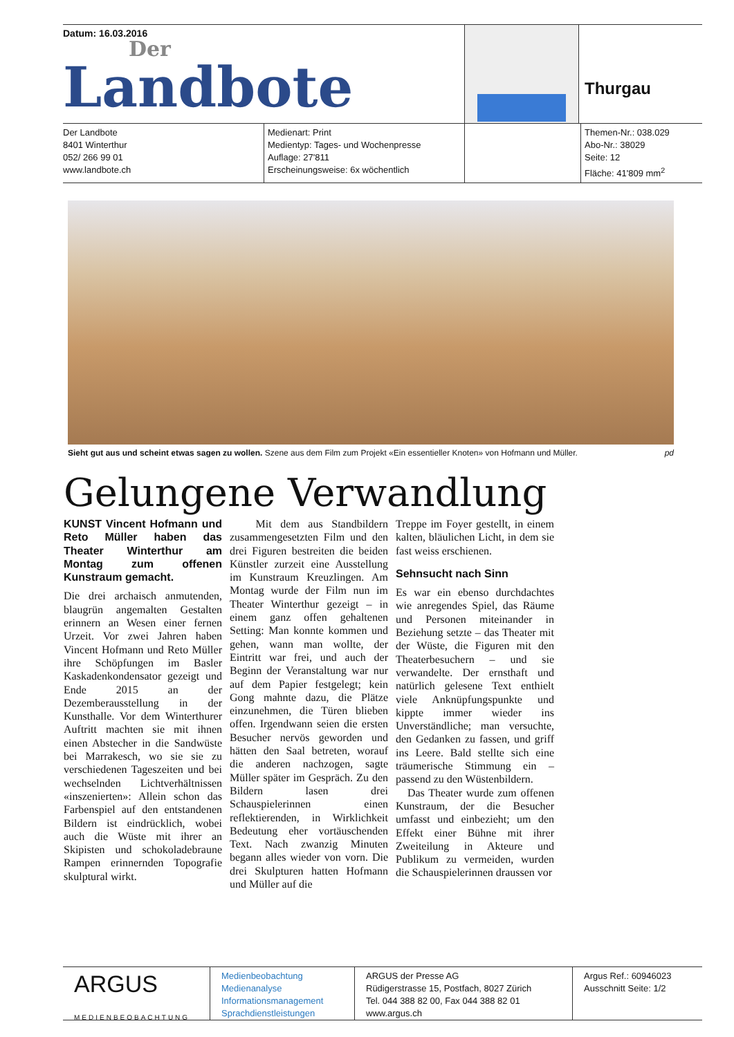Datum: 16.03.2016
Der
Landbote
Thurgau
Der Landbote
8401 Winterthur
052/ 266 99 01
www.landbote.ch
Medienart: Print
Medientyp: Tages- und Wochenpresse
Auflage: 27'811
Erscheinungsweise: 6x wöchentlich
Themen-Nr.: 038.029
Abo-Nr.: 38029
Seite: 12
Fläche: 41'809 mm<sup>2</sup>
Sieht gut aus und scheint etwas sagen zu wollen. Szene aus dem Film zum Projekt «Ein essentieller Knoten» von Hofmann und Müller. pd
Gelungene Verwandlung
KUNST Vincent Hofmann und Reto Müller haben das Theater Winterthur am Montag zum offenen Kunstraum gemacht.
Die drei archaisch anmutenden, blaugrün angemalten Gestalten erinnern an Wesen einer fernen Urzeit. Vor zwei Jahren haben Vincent Hofmann und Reto Müller ihre Schöpfungen im Basler Kaskadenkondensator gezeigt und Ende 2015 an der Dezemberausstellung in der Kunsthalle. Vor dem Winterthurer Auftritt machten sie mit ihnen einen Abstecher in die Sandwüste bei Marrakesch, wo sie sie zu verschiedenen Tageszeiten und bei wechselnden Lichtverhältnissen «inszenierten»: Allein schon das Farbenspiel auf den entstandenen Bildern ist eindrücklich, wobei auch die Wüste mit ihrer an Skipisten und schokoladebraune Rampen erinnernden Topografie skulptural wirkt.
Mit dem aus Standbildern zusammengesetzten Film und den drei Figuren bestreiten die beiden Künstler zurzeit eine Ausstellung im Kunstraum Kreuzlingen. Am Montag wurde der Film nun im Theater Winterthur gezeigt – in einem ganz offen gehaltenen Setting: Man konnte kommen und gehen, wann man wollte, der Eintritt war frei, und auch der Beginn der Veranstaltung war nur auf dem Papier festgelegt; kein Gong mahnte dazu, die Plätze einzunehmen, die Türen blieben offen. Irgendwann seien die ersten Besucher nervös geworden und hätten den Saal betreten, worauf die anderen nachzogen, sagte Müller später im Gespräch. Zu den Bildern lasen drei Schauspielerinnen einen reflektierenden, in Wirklichkeit Bedeutung eher vortäuschenden Text. Nach zwanzig Minuten begann alles wieder von vorn. Die drei Skulpturen hatten Hofmann und Müller auf die
Treppe im Foyer gestellt, in einem kalten, bläulichen Licht, in dem sie fast weiss erschienen.
Sehnsucht nach Sinn
Es war ein ebenso durchdachtes wie anregendes Spiel, das Räume und Personen miteinander in Beziehung setzte – das Theater mit der Wüste, die Figuren mit den Theaterbesuchern – und sie verwandelte. Der ernsthaft und natürlich gelesene Text enthielt viele Anknüpfungspunkte und kippte immer wieder ins Unverständliche; man versuchte, den Gedanken zu fassen, und griff ins Leere. Bald stellte sich eine träumerische Stimmung ein – passend zu den Wüstenbildern.
Das Theater wurde zum offenen Kunstraum, der die Besucher umfasst und einbezieht; um den Effekt einer Bühne mit ihrer Zweiteilung in Akteure und Publikum zu vermeiden, wurden die Schauspielerinnen draussen vor
ARGUS
MEDIENBEOBACHTUNG
Medienbeobachtung
Medienanalyse
Informationsmanagement
Sprachdienstleistungen
ARGUS der Presse AG
Rüdigerstrasse 15, Postfach, 8027 Zürich
Tel. 044 388 82 00, Fax 044 388 82 01
www.argus.ch
Argus Ref.: 60946023
Ausschnitt Seite: 1/2